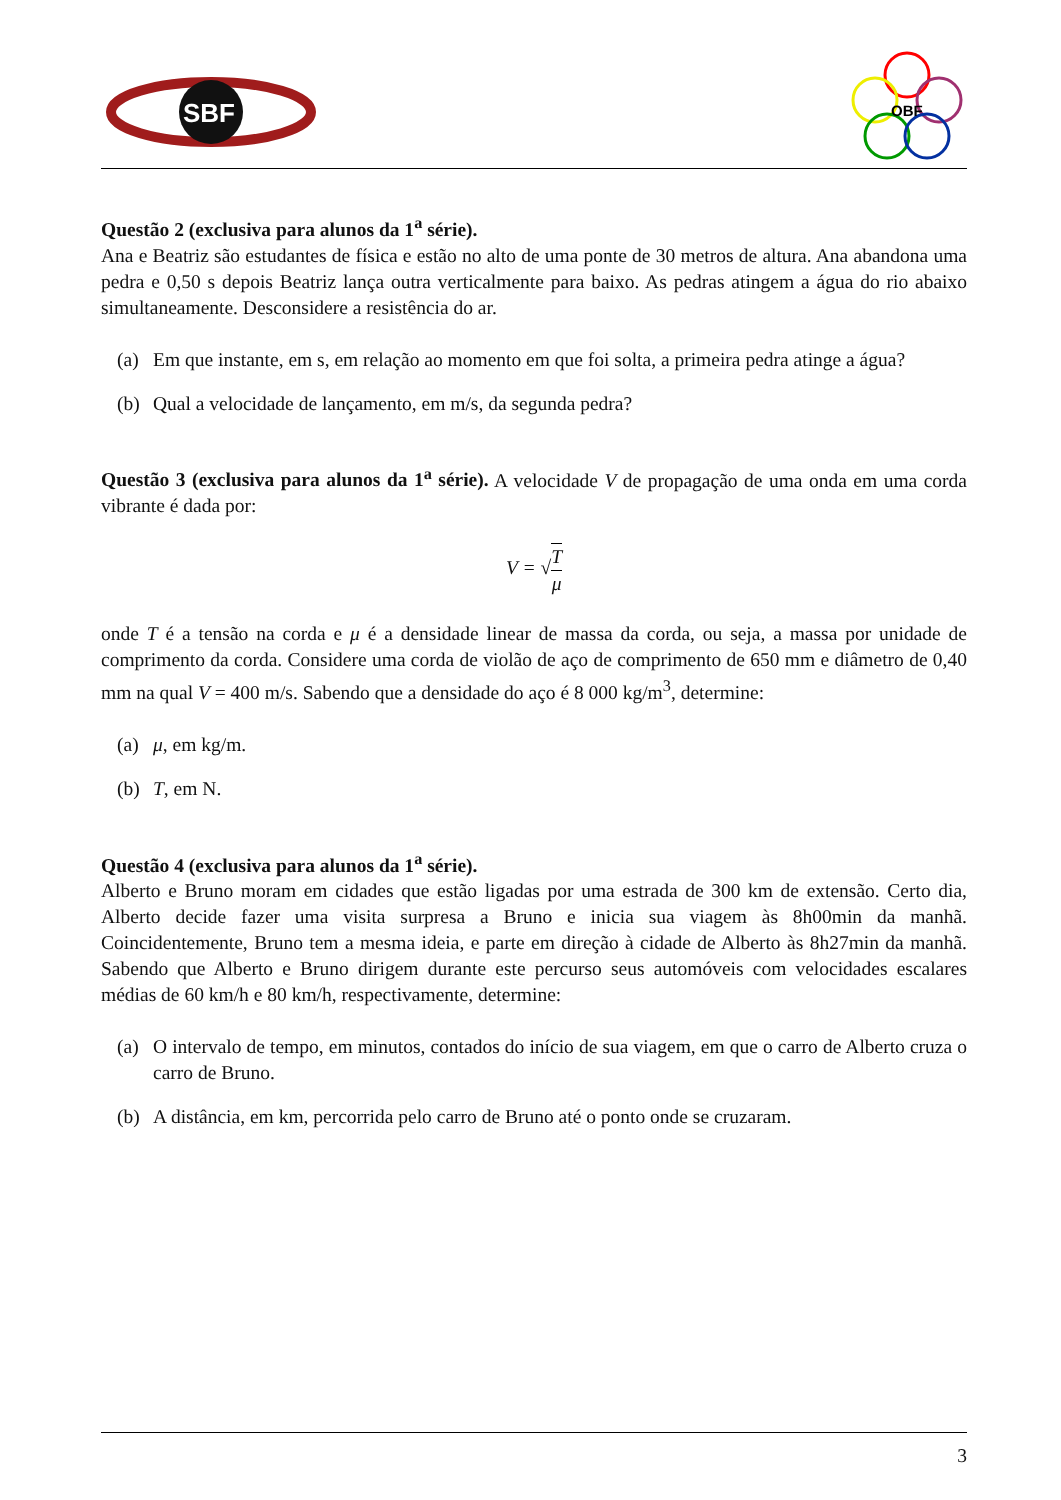SBF
OBF
Questão 2 (exclusiva para alunos da 1<sup>a</sup> série).
Ana e Beatriz são estudantes de física e estão no alto de uma ponte de 30 metros de altura. Ana abandona uma pedra e 0,50 s depois Beatriz lança outra verticalmente para baixo. As pedras atingem a água do rio abaixo simultaneamente. Desconsidere a resistência do ar.
(a) Em que instante, em s, em relação ao momento em que foi solta, a primeira pedra atinge a água?
(b) Qual a velocidade de lançamento, em m/s, da segunda pedra?
Questão 3 (exclusiva para alunos da 1<sup>a</sup> série). A velocidade V de propagação de uma onda em uma corda vibrante é dada por:
V = √T μ
onde T é a tensão na corda e μ é a densidade linear de massa da corda, ou seja, a massa por unidade de comprimento da corda. Considere uma corda de violão de aço de comprimento de 650 mm e diâmetro de 0,40 mm na qual V = 400 m/s. Sabendo que a densidade do aço é 8 000 kg/m<sup>3</sup>, determine:
(a) μ, em kg/m.
(b) T, em N.
Questão 4 (exclusiva para alunos da 1<sup>a</sup> série).
Alberto e Bruno moram em cidades que estão ligadas por uma estrada de 300 km de extensão. Certo dia, Alberto decide fazer uma visita surpresa a Bruno e inicia sua viagem às 8h00min da manhã. Coincidentemente, Bruno tem a mesma ideia, e parte em direção à cidade de Alberto às 8h27min da manhã. Sabendo que Alberto e Bruno dirigem durante este percurso seus automóveis com velocidades escalares médias de 60 km/h e 80 km/h, respectivamente, determine:
(a) O intervalo de tempo, em minutos, contados do início de sua viagem, em que o carro de Alberto cruza o carro de Bruno.
(b) A distância, em km, percorrida pelo carro de Bruno até o ponto onde se cruzaram.
3